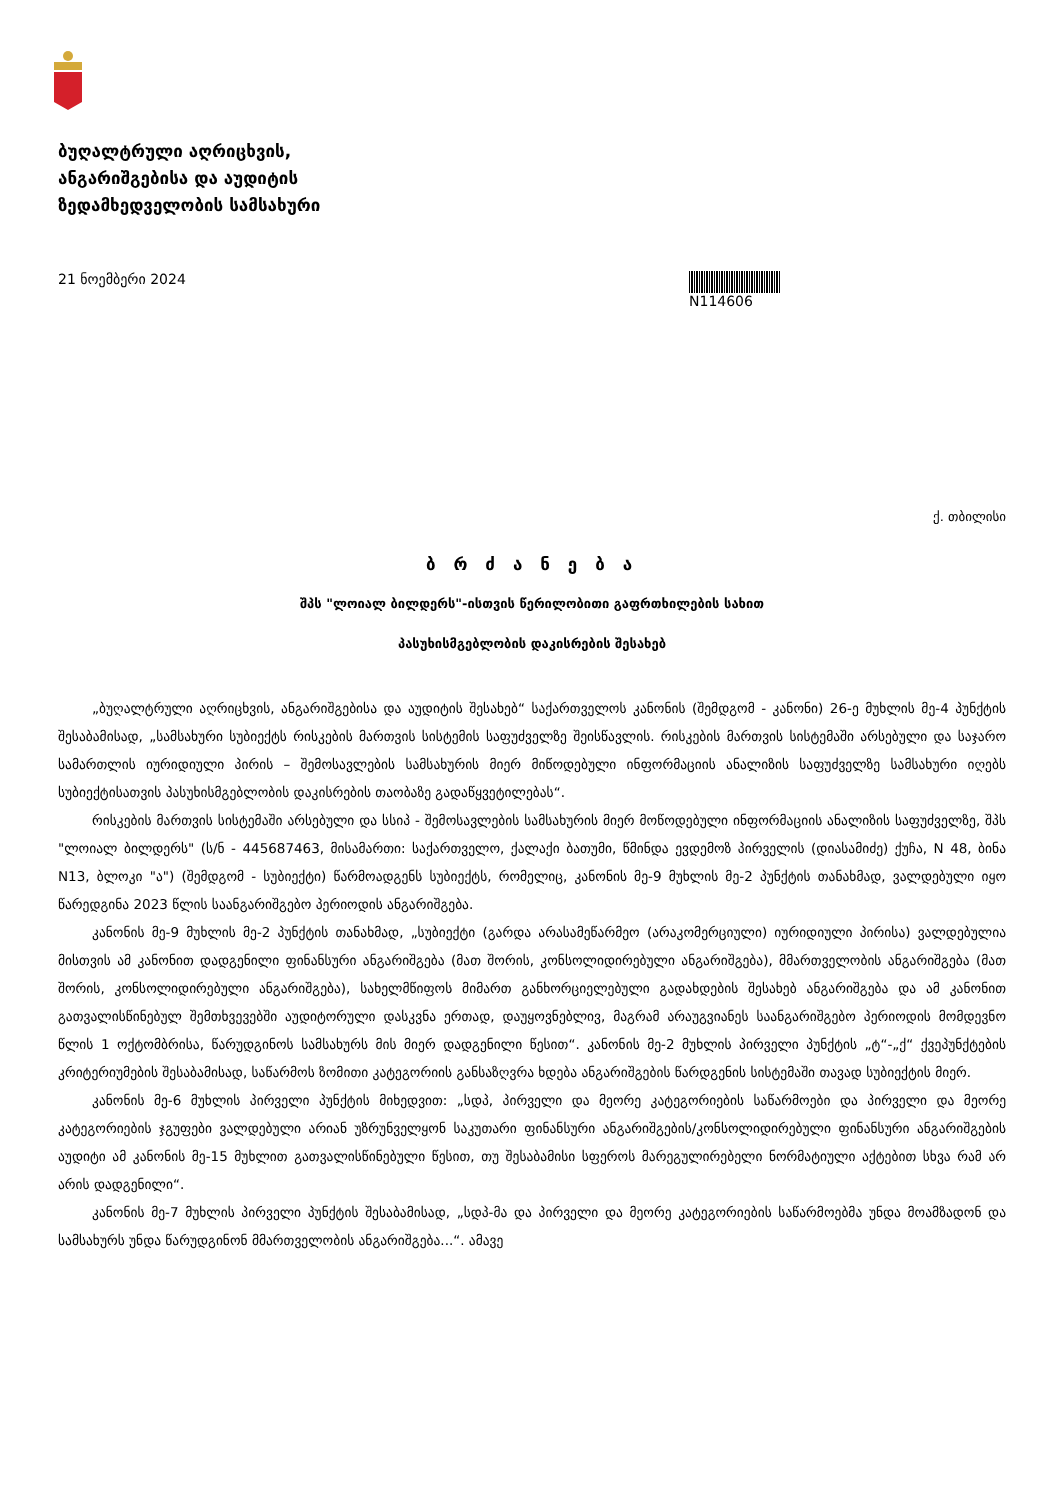ბუღალტრული აღრიცხვის,
ანგარიშგებისა და აუდიტის
ზედამხედველობის სამსახური
21 ნოემბერი 2024 N114606
ქ. თბილისი
ბ რ ძ ა ნ ე ბ ა
შპს "ლოიალ ბილდერს"-ისთვის წერილობითი გაფრთხილების სახით
პასუხისმგებლობის დაკისრების შესახებ
„ბუღალტრული აღრიცხვის, ანგარიშგებისა და აუდიტის შესახებ“ საქართველოს კანონის (შემდგომ - კანონი) 26-ე მუხლის მე-4 პუნქტის შესაბამისად, „სამსახური სუბიექტს რისკების მართვის სისტემის საფუძველზე შეისწავლის. რისკების მართვის სისტემაში არსებული და საჯარო სამართლის იურიდიული პირის – შემოსავლების სამსახურის მიერ მიწოდებული ინფორმაციის ანალიზის საფუძველზე სამსახური იღებს სუბიექტისათვის პასუხისმგებლობის დაკისრების თაობაზე გადაწყვეტილებას“.
რისკების მართვის სისტემაში არსებული და სსიპ - შემოსავლების სამსახურის მიერ მოწოდებული ინფორმაციის ანალიზის საფუძველზე, შპს "ლოიალ ბილდერს" (ს/ნ - 445687463, მისამართი: საქართველო, ქალაქი ბათუმი, წმინდა ევდემოზ პირველის (დიასამიძე) ქუჩა, N 48, ბინა N13, ბლოკი "ა") (შემდგომ - სუბიექტი) წარმოადგენს სუბიექტს, რომელიც, კანონის მე-9 მუხლის მე-2 პუნქტის თანახმად, ვალდებული იყო წარედგინა 2023 წლის საანგარიშგებო პერიოდის ანგარიშგება.
კანონის მე-9 მუხლის მე-2 პუნქტის თანახმად, „სუბიექტი (გარდა არასამეწარმეო (არაკომერციული) იურიდიული პირისა) ვალდებულია მისთვის ამ კანონით დადგენილი ფინანსური ანგარიშგება (მათ შორის, კონსოლიდირებული ანგარიშგება), მმართველობის ანგარიშგება (მათ შორის, კონსოლიდირებული ანგარიშგება), სახელმწიფოს მიმართ განხორციელებული გადახდების შესახებ ანგარიშგება და ამ კანონით გათვალისწინებულ შემთხვევებში აუდიტორული დასკვნა ერთად, დაუყოვნებლივ, მაგრამ არაუგვიანეს საანგარიშგებო პერიოდის მომდევნო წლის 1 ოქტომბრისა, წარუდგინოს სამსახურს მის მიერ დადგენილი წესით“. კანონის მე-2 მუხლის პირველი პუნქტის „ტ“-„ქ“ ქვეპუნქტების კრიტერიუმების შესაბამისად, საწარმოს ზომითი კატეგორიის განსაზღვრა ხდება ანგარიშგების წარდგენის სისტემაში თავად სუბიექტის მიერ.
კანონის მე-6 მუხლის პირველი პუნქტის მიხედვით: „სდპ, პირველი და მეორე კატეგორიების საწარმოები და პირველი და მეორე კატეგორიების ჯგუფები ვალდებული არიან უზრუნველყონ საკუთარი ფინანსური ანგარიშგების/კონსოლიდირებული ფინანსური ანგარიშგების აუდიტი ამ კანონის მე-15 მუხლით გათვალისწინებული წესით, თუ შესაბამისი სფეროს მარეგულირებელი ნორმატიული აქტებით სხვა რამ არ არის დადგენილი“.
კანონის მე-7 მუხლის პირველი პუნქტის შესაბამისად, „სდპ-მა და პირველი და მეორე კატეგორიების საწარმოებმა უნდა მოამზადონ და სამსახურს უნდა წარუდგინონ მმართველობის ანგარიშგება...“. ამავე